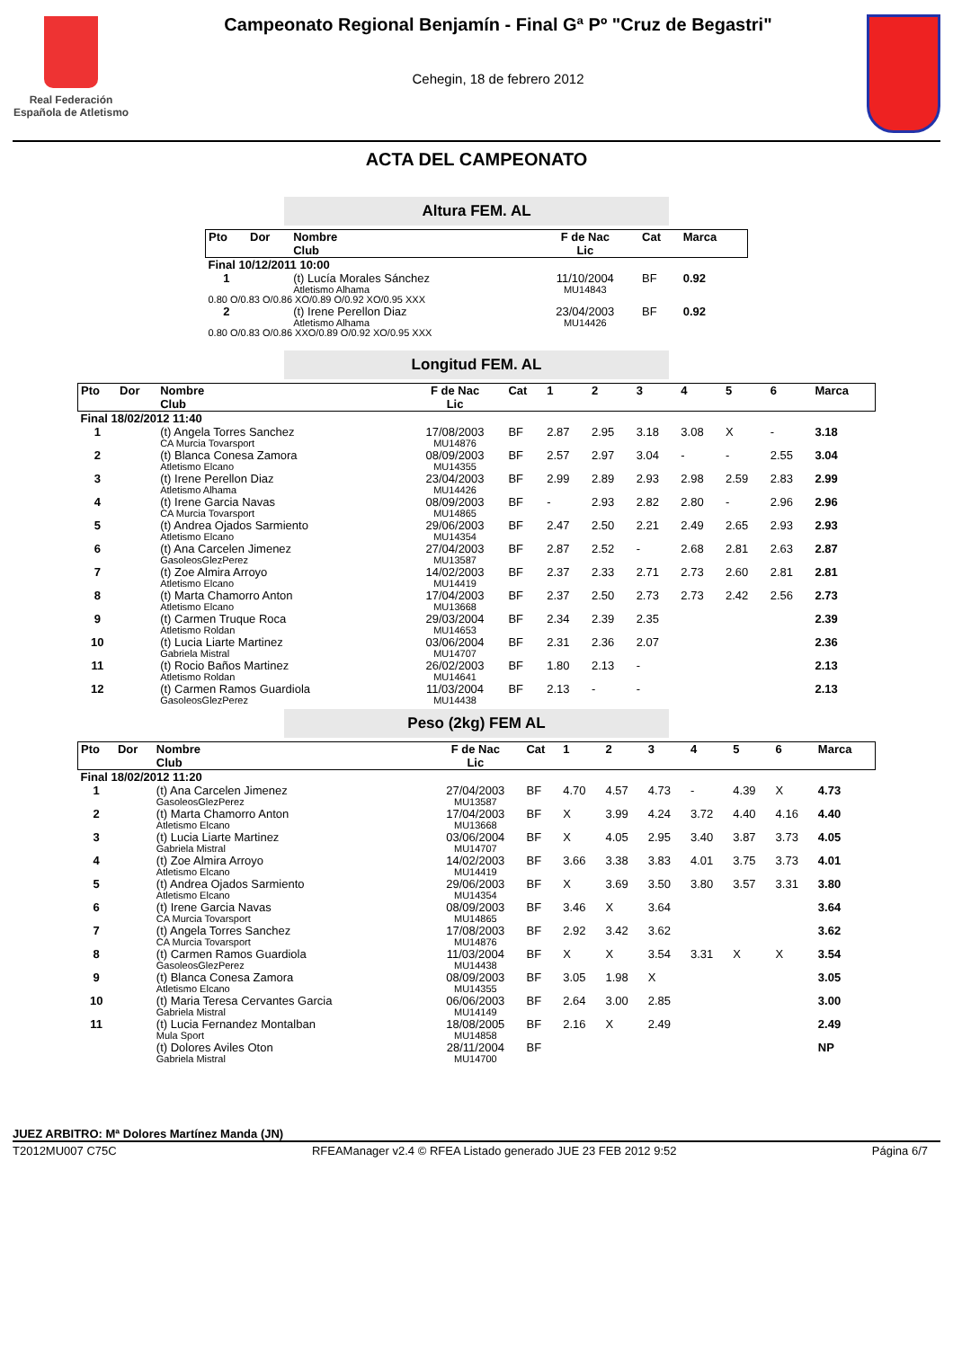Real Federación
Española de Atletismo
Campeonato Regional Benjamín - Final Gª Pº "Cruz de Begastri"
Cehegin, 18 de febrero 2012
ACTA DEL CAMPEONATO
Altura FEM. AL
| Pto | Dor | Nombre Club | F de Nac Lic | Cat | Marca |
| --- | --- | --- | --- | --- | --- |
| Final 10/12/2011 10:00 | | | | | |
| 1 | | (t) Lucía Morales Sánchez Atletismo Alhama | 11/10/2004 MU14843 | BF | 0.92 |
| 0.80 O/0.83 O/0.86 XO/0.89 O/0.92 XO/0.95 XXX | | | | | |
| 2 | | (t) Irene Perellon Diaz Atletismo Alhama | 23/04/2003 MU14426 | BF | 0.92 |
| 0.80 O/0.83 O/0.86 XXO/0.89 O/0.92 XO/0.95 XXX | | | | | |
Longitud FEM. AL
| Pto | Dor | Nombre Club | F de Nac Lic | Cat | 1 | 2 | 3 | 4 | 5 | 6 | Marca |
| --- | --- | --- | --- | --- | --- | --- | --- | --- | --- | --- | --- |
| Final 18/02/2012 11:40 | | | | | | | | | | | |
| 1 | | (t) Angela Torres Sanchez CA Murcia Tovarsport | 17/08/2003 MU14876 | BF | 2.87 | 2.95 | 3.18 | 3.08 | X | - | 3.18 |
| 2 | | (t) Blanca Conesa Zamora Atletismo Elcano | 08/09/2003 MU14355 | BF | 2.57 | 2.97 | 3.04 | - | - | 2.55 | 3.04 |
| 3 | | (t) Irene Perellon Diaz Atletismo Alhama | 23/04/2003 MU14426 | BF | 2.99 | 2.89 | 2.93 | 2.98 | 2.59 | 2.83 | 2.99 |
| 4 | | (t) Irene Garcia Navas CA Murcia Tovarsport | 08/09/2003 MU14865 | BF | - | 2.93 | 2.82 | 2.80 | - | 2.96 | 2.96 |
| 5 | | (t) Andrea Ojados Sarmiento Atletismo Elcano | 29/06/2003 MU14354 | BF | 2.47 | 2.50 | 2.21 | 2.49 | 2.65 | 2.93 | 2.93 |
| 6 | | (t) Ana Carcelen Jimenez GasoleosGlezPerez | 27/04/2003 MU13587 | BF | 2.87 | 2.52 | - | 2.68 | 2.81 | 2.63 | 2.87 |
| 7 | | (t) Zoe Almira Arroyo Atletismo Elcano | 14/02/2003 MU14419 | BF | 2.37 | 2.33 | 2.71 | 2.73 | 2.60 | 2.81 | 2.81 |
| 8 | | (t) Marta Chamorro Anton Atletismo Elcano | 17/04/2003 MU13668 | BF | 2.37 | 2.50 | 2.73 | 2.73 | 2.42 | 2.56 | 2.73 |
| 9 | | (t) Carmen Truque Roca Atletismo Roldan | 29/03/2004 MU14653 | BF | 2.34 | 2.39 | 2.35 | | | | 2.39 |
| 10 | | (t) Lucia Liarte Martinez Gabriela Mistral | 03/06/2004 MU14707 | BF | 2.31 | 2.36 | 2.07 | | | | 2.36 |
| 11 | | (t) Rocio Baños Martinez Atletismo Roldan | 26/02/2003 MU14641 | BF | 1.80 | 2.13 | - | | | | 2.13 |
| 12 | | (t) Carmen Ramos Guardiola GasoleosGlezPerez | 11/03/2004 MU14438 | BF | 2.13 | - | - | | | | 2.13 |
Peso (2kg) FEM AL
| Pto | Dor | Nombre Club | F de Nac Lic | Cat | 1 | 2 | 3 | 4 | 5 | 6 | Marca |
| --- | --- | --- | --- | --- | --- | --- | --- | --- | --- | --- | --- |
| Final 18/02/2012 11:20 | | | | | | | | | | | |
| 1 | | (t) Ana Carcelen Jimenez GasoleosGlezPerez | 27/04/2003 MU13587 | BF | 4.70 | 4.57 | 4.73 | - | 4.39 | X | 4.73 |
| 2 | | (t) Marta Chamorro Anton Atletismo Elcano | 17/04/2003 MU13668 | BF | X | 3.99 | 4.24 | 3.72 | 4.40 | 4.16 | 4.40 |
| 3 | | (t) Lucia Liarte Martinez Gabriela Mistral | 03/06/2004 MU14707 | BF | X | 4.05 | 2.95 | 3.40 | 3.87 | 3.73 | 4.05 |
| 4 | | (t) Zoe Almira Arroyo Atletismo Elcano | 14/02/2003 MU14419 | BF | 3.66 | 3.38 | 3.83 | 4.01 | 3.75 | 3.73 | 4.01 |
| 5 | | (t) Andrea Ojados Sarmiento Atletismo Elcano | 29/06/2003 MU14354 | BF | X | 3.69 | 3.50 | 3.80 | 3.57 | 3.31 | 3.80 |
| 6 | | (t) Irene Garcia Navas CA Murcia Tovarsport | 08/09/2003 MU14865 | BF | 3.46 | X | 3.64 | | | | 3.64 |
| 7 | | (t) Angela Torres Sanchez CA Murcia Tovarsport | 17/08/2003 MU14876 | BF | 2.92 | 3.42 | 3.62 | | | | 3.62 |
| 8 | | (t) Carmen Ramos Guardiola GasoleosGlezPerez | 11/03/2004 MU14438 | BF | X | X | 3.54 | 3.31 | X | X | 3.54 |
| 9 | | (t) Blanca Conesa Zamora Atletismo Elcano | 08/09/2003 MU14355 | BF | 3.05 | 1.98 | X | | | | 3.05 |
| 10 | | (t) Maria Teresa Cervantes Garcia Gabriela Mistral | 06/06/2003 MU14149 | BF | 2.64 | 3.00 | 2.85 | | | | 3.00 |
| 11 | | (t) Lucia Fernandez Montalban Mula Sport | 18/08/2005 MU14858 | BF | 2.16 | X | 2.49 | | | | 2.49 |
| | | (t) Dolores Aviles Oton Gabriela Mistral | 28/11/2004 MU14700 | BF | | | | | | | NP |
JUEZ ARBITRO: Mª Dolores Martínez Manda (JN)
T2012MU007 C75C RFEAManager v2.4 © RFEA Listado generado JUE 23 FEB 2012 9:52 Página 6/7